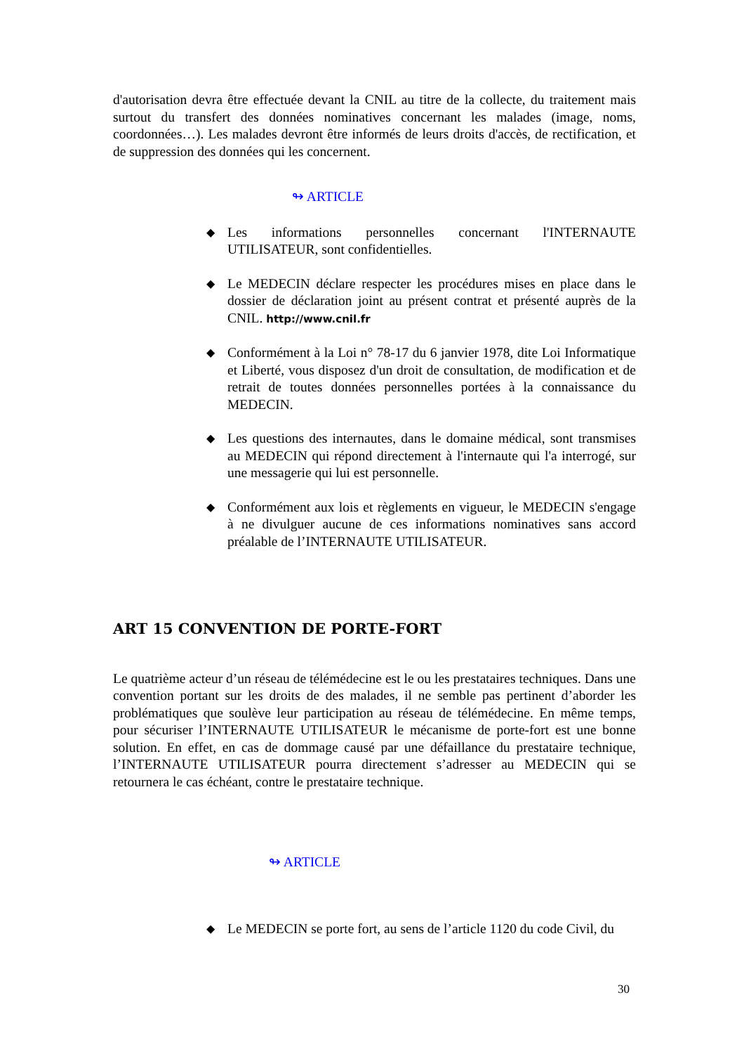d'autorisation devra être effectuée devant la CNIL au titre de la collecte, du traitement mais surtout du transfert des données nominatives concernant les malades (image, noms, coordonnées…). Les malades devront être informés de leurs droits d'accès, de rectification, et de suppression des données qui les concernent.
↬ ARTICLE
◆ Les informations personnelles concernant l'INTERNAUTE UTILISATEUR, sont confidentielles.
◆ Le MEDECIN déclare respecter les procédures mises en place dans le dossier de déclaration joint au présent contrat et présenté auprès de la CNIL. http://www.cnil.fr
◆ Conformément à la Loi n° 78-17 du 6 janvier 1978, dite Loi Informatique et Liberté, vous disposez d'un droit de consultation, de modification et de retrait de toutes données personnelles portées à la connaissance du MEDECIN.
◆ Les questions des internautes, dans le domaine médical, sont transmises au MEDECIN qui répond directement à l'internaute qui l'a interrogé, sur une messagerie qui lui est personnelle.
◆ Conformément aux lois et règlements en vigueur, le MEDECIN s'engage à ne divulguer aucune de ces informations nominatives sans accord préalable de l’INTERNAUTE UTILISATEUR.
ART 15 CONVENTION DE PORTE-FORT
Le quatrième acteur d’un réseau de télémédecine est le ou les prestataires techniques. Dans une convention portant sur les droits de des malades, il ne semble pas pertinent d’aborder les problématiques que soulève leur participation au réseau de télémédecine. En même temps, pour sécuriser l’INTERNAUTE UTILISATEUR le mécanisme de porte-fort est une bonne solution. En effet, en cas de dommage causé par une défaillance du prestataire technique, l’INTERNAUTE UTILISATEUR pourra directement s’adresser au MEDECIN qui se retournera le cas échéant, contre le prestataire technique.
↬ ARTICLE
◆ Le MEDECIN se porte fort, au sens de l’article 1120 du code Civil, du
30